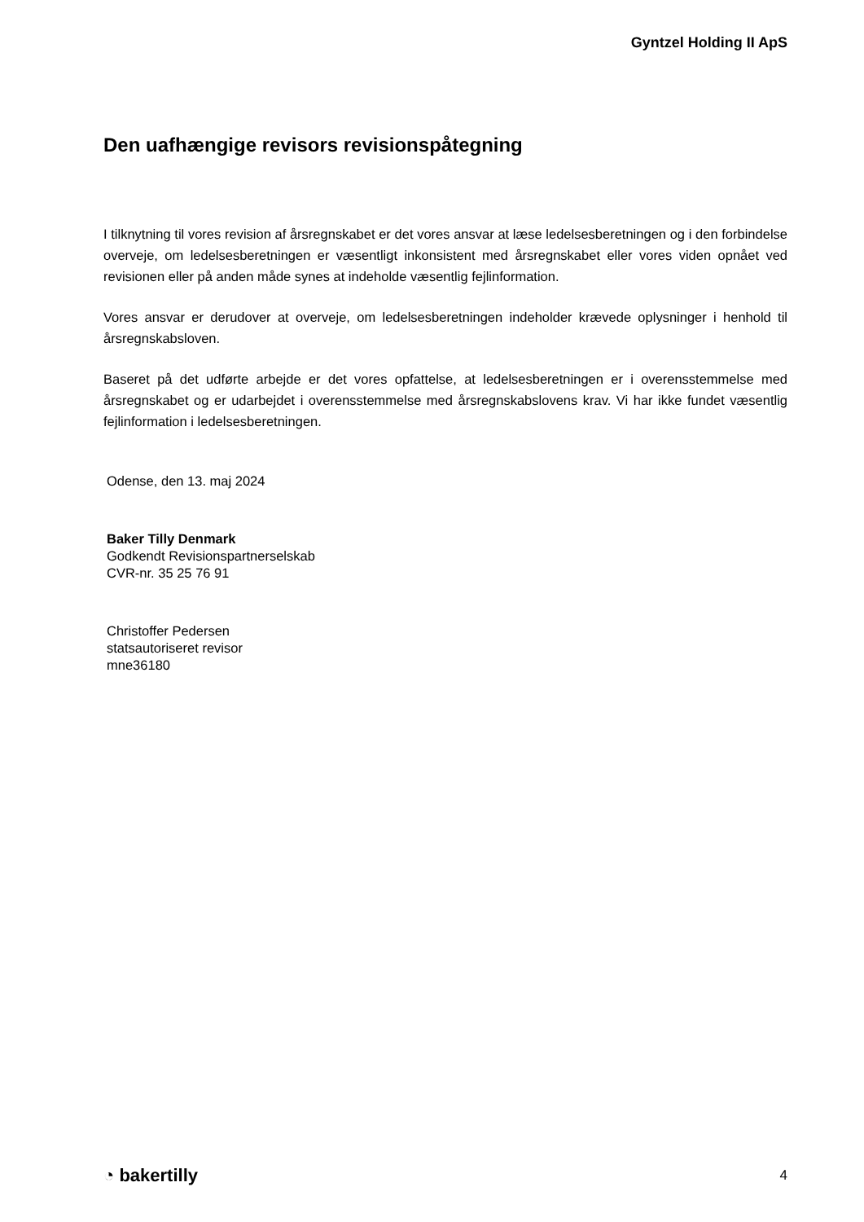Gyntzel Holding II ApS
Den uafhængige revisors revisionspåtegning
I tilknytning til vores revision af årsregnskabet er det vores ansvar at læse ledelsesberetningen og i den forbindelse overveje, om ledelsesberetningen er væsentligt inkonsistent med årsregnskabet eller vores viden opnået ved revisionen eller på anden måde synes at indeholde væsentlig fejlinformation.
Vores ansvar er derudover at overveje, om ledelsesberetningen indeholder krævede oplysninger i henhold til årsregnskabsloven.
Baseret på det udførte arbejde er det vores opfattelse, at ledelsesberetningen er i overensstemmelse med årsregnskabet og er udarbejdet i overensstemmelse med årsregnskabslovens krav. Vi har ikke fundet væsentlig fejlinformation i ledelsesberetningen.
Odense, den 13. maj 2024
Baker Tilly Denmark
Godkendt Revisionspartnerselskab
CVR-nr. 35 25 76 91
Christoffer Pedersen
statsautoriseret revisor
mne36180
◔ bakertilly 4